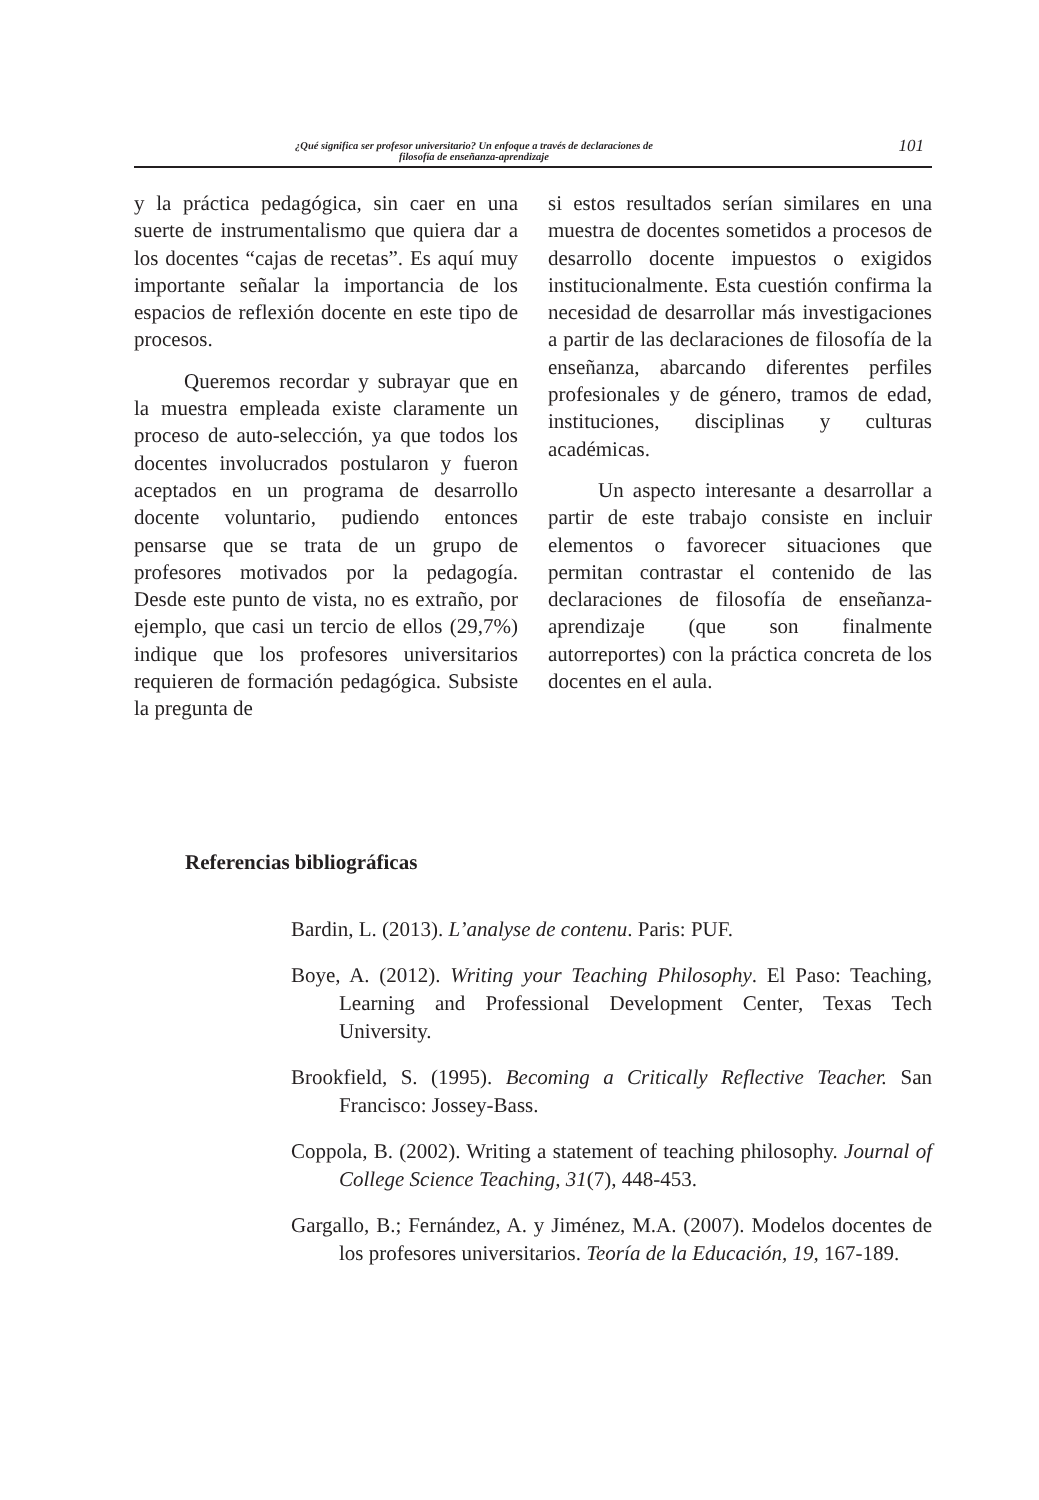¿Qué significa ser profesor universitario? Un enfoque a través de declaraciones de
filosofía de enseñanza-aprendizaje
101
y la práctica pedagógica, sin caer en una suerte de instrumentalismo que quiera dar a los docentes “cajas de recetas”. Es aquí muy importante señalar la importancia de los espacios de reflexión docente en este tipo de procesos.
Queremos recordar y subrayar que en la muestra empleada existe claramente un proceso de auto-selección, ya que todos los docentes involucrados postularon y fueron aceptados en un programa de desarrollo docente voluntario, pudiendo entonces pensarse que se trata de un grupo de profesores motivados por la pedagogía. Desde este punto de vista, no es extraño, por ejemplo, que casi un tercio de ellos (29,7%) indique que los profesores universitarios requieren de formación pedagógica. Subsiste la pregunta de
si estos resultados serían similares en una muestra de docentes sometidos a procesos de desarrollo docente impuestos o exigidos institucionalmente. Esta cuestión confirma la necesidad de desarrollar más investigaciones a partir de las declaraciones de filosofía de la enseñanza, abarcando diferentes perfiles profesionales y de género, tramos de edad, instituciones, disciplinas y culturas académicas.
Un aspecto interesante a desarrollar a partir de este trabajo consiste en incluir elementos o favorecer situaciones que permitan contrastar el contenido de las declaraciones de filosofía de enseñanza-aprendizaje (que son finalmente autorreportes) con la práctica concreta de los docentes en el aula.
Referencias bibliográficas
Bardin, L. (2013). L’analyse de contenu. Paris: PUF.
Boye, A. (2012). Writing your Teaching Philosophy. El Paso: Teaching, Learning and Professional Development Center, Texas Tech University.
Brookfield, S. (1995). Becoming a Critically Reflective Teacher. San Francisco: Jossey-Bass.
Coppola, B. (2002). Writing a statement of teaching philosophy. Journal of College Science Teaching, 31(7), 448-453.
Gargallo, B.; Fernández, A. y Jiménez, M.A. (2007). Modelos docentes de los profesores universitarios. Teoría de la Educación, 19, 167-189.